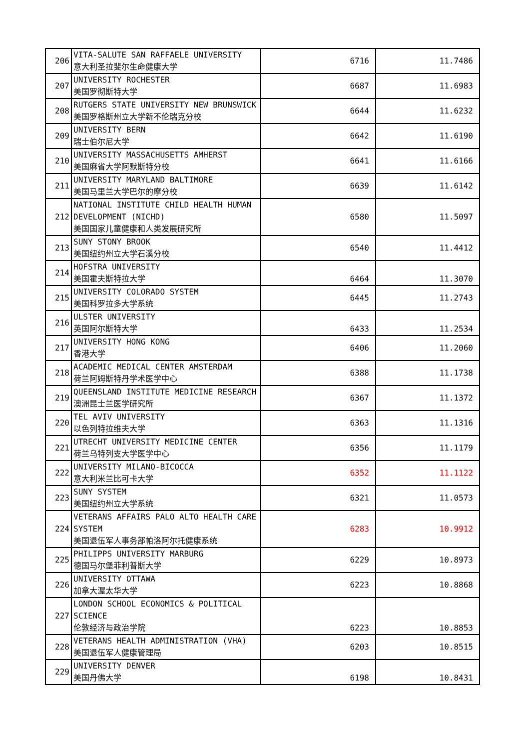| 206 | VITA-SALUTE SAN RAFFAELE UNIVERSITY 意大利圣拉斐尔生命健康大学 | 6716 | 11.7486 |
| 207 | UNIVERSITY ROCHESTER 美国罗彻斯特大学 | 6687 | 11.6983 |
| 208 | RUTGERS STATE UNIVERSITY NEW BRUNSWICK 美国罗格斯州立大学新不伦瑞克分校 | 6644 | 11.6232 |
| 209 | UNIVERSITY BERN 瑞士伯尔尼大学 | 6642 | 11.6190 |
| 210 | UNIVERSITY MASSACHUSETTS AMHERST 美国麻省大学阿默斯特分校 | 6641 | 11.6166 |
| 211 | UNIVERSITY MARYLAND BALTIMORE 美国马里兰大学巴尔的摩分校 | 6639 | 11.6142 |
| 212 | NATIONAL INSTITUTE CHILD HEALTH HUMAN DEVELOPMENT (NICHD) 美国国家儿童健康和人类发展研究所 | 6580 | 11.5097 |
| 213 | SUNY STONY BROOK 美国纽约州立大学石溪分校 | 6540 | 11.4412 |
| 214 | HOFSTRA UNIVERSITY 美国霍夫斯特拉大学 | 6464 | 11.3070 |
| 215 | UNIVERSITY COLORADO SYSTEM 美国科罗拉多大学系统 | 6445 | 11.2743 |
| 216 | ULSTER UNIVERSITY 英国阿尔斯特大学 | 6433 | 11.2534 |
| 217 | UNIVERSITY HONG KONG 香港大学 | 6406 | 11.2060 |
| 218 | ACADEMIC MEDICAL CENTER AMSTERDAM 荷兰阿姆斯特丹学术医学中心 | 6388 | 11.1738 |
| 219 | QUEENSLAND INSTITUTE MEDICINE RESEARCH 澳洲昆士兰医学研究所 | 6367 | 11.1372 |
| 220 | TEL AVIV UNIVERSITY 以色列特拉维夫大学 | 6363 | 11.1316 |
| 221 | UTRECHT UNIVERSITY MEDICINE CENTER 荷兰乌特列支大学医学中心 | 6356 | 11.1179 |
| 222 | UNIVERSITY MILANO-BICOCCA 意大利米兰比可卡大学 | 6352 | 11.1122 |
| 223 | SUNY SYSTEM 美国纽约州立大学系统 | 6321 | 11.0573 |
| 224 | VETERANS AFFAIRS PALO ALTO HEALTH CARE SYSTEM 美国退伍军人事务部帕洛阿尔托健康系统 | 6283 | 10.9912 |
| 225 | PHILIPPS UNIVERSITY MARBURG 德国马尔堡菲利普斯大学 | 6229 | 10.8973 |
| 226 | UNIVERSITY OTTAWA 加拿大渥太华大学 | 6223 | 10.8868 |
| 227 | LONDON SCHOOL ECONOMICS & POLITICAL SCIENCE 伦敦经济与政治学院 | 6223 | 10.8853 |
| 228 | VETERANS HEALTH ADMINISTRATION (VHA) 美国退伍军人健康管理局 | 6203 | 10.8515 |
| 229 | UNIVERSITY DENVER 美国丹佛大学 | 6198 | 10.8431 |